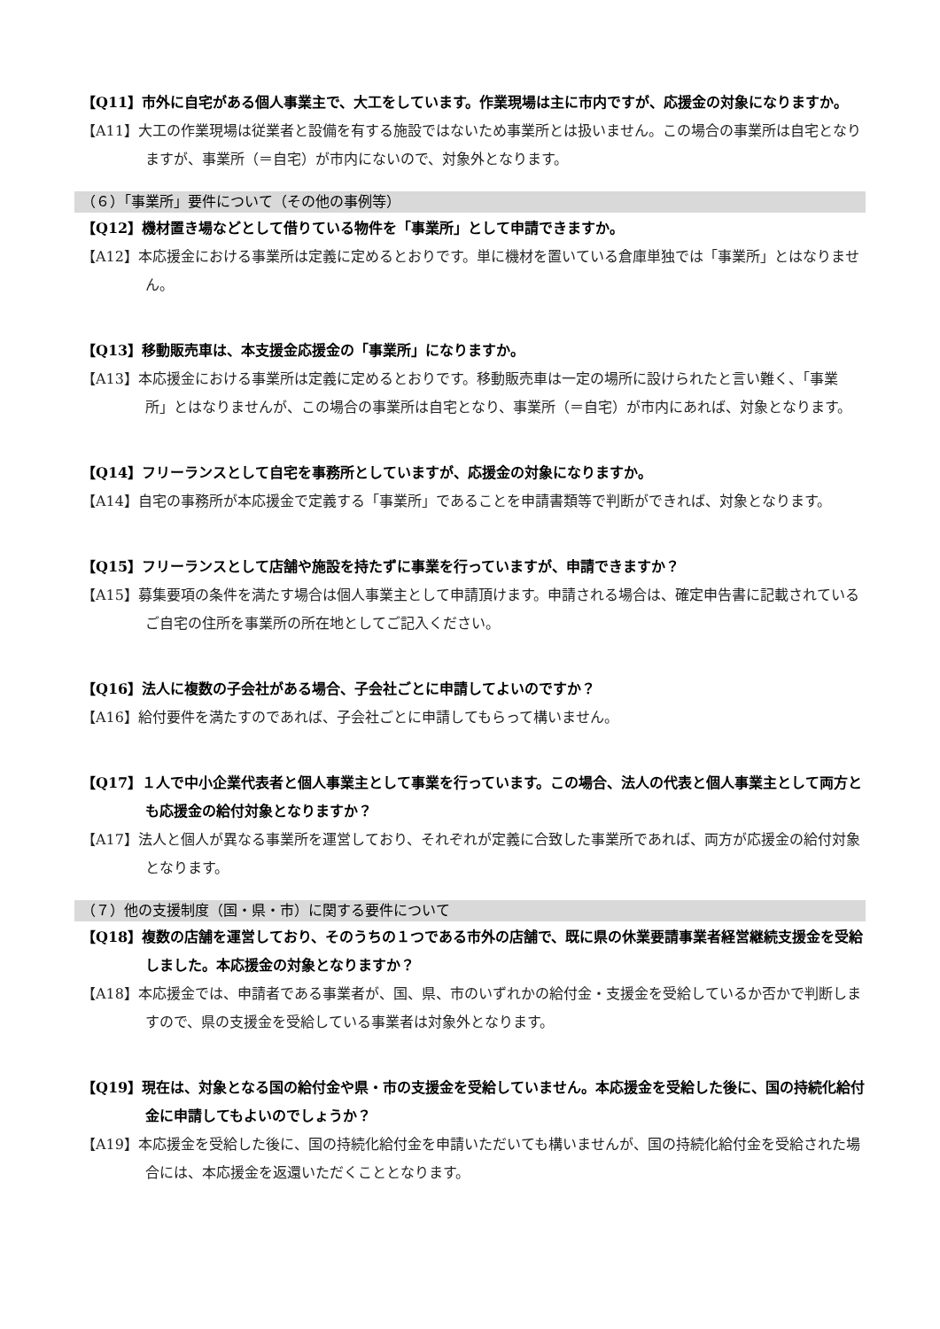【Q11】市外に自宅がある個人事業主で、大工をしています。作業現場は主に市内ですが、応援金の対象になりますか。
【A11】大工の作業現場は従業者と設備を有する施設ではないため事業所とは扱いません。この場合の事業所は自宅となりますが、事業所（＝自宅）が市内にないので、対象外となります。
（６）「事業所」要件について（その他の事例等）
【Q12】機材置き場などとして借りている物件を「事業所」として申請できますか。
【A12】本応援金における事業所は定義に定めるとおりです。単に機材を置いている倉庫単独では「事業所」とはなりません。
【Q13】移動販売車は、本支援金応援金の「事業所」になりますか。
【A13】本応援金における事業所は定義に定めるとおりです。移動販売車は一定の場所に設けられたと言い難く、「事業所」とはなりませんが、この場合の事業所は自宅となり、事業所（＝自宅）が市内にあれば、対象となります。
【Q14】フリーランスとして自宅を事務所としていますが、応援金の対象になりますか。
【A14】自宅の事務所が本応援金で定義する「事業所」であることを申請書類等で判断ができれば、対象となります。
【Q15】フリーランスとして店舗や施設を持たずに事業を行っていますが、申請できますか？
【A15】募集要項の条件を満たす場合は個人事業主として申請頂けます。申請される場合は、確定申告書に記載されているご自宅の住所を事業所の所在地としてご記入ください。
【Q16】法人に複数の子会社がある場合、子会社ごとに申請してよいのですか？
【A16】給付要件を満たすのであれば、子会社ごとに申請してもらって構いません。
【Q17】１人で中小企業代表者と個人事業主として事業を行っています。この場合、法人の代表と個人事業主として両方とも応援金の給付対象となりますか？
【A17】法人と個人が異なる事業所を運営しており、それぞれが定義に合致した事業所であれば、両方が応援金の給付対象となります。
（７）他の支援制度（国・県・市）に関する要件について
【Q18】複数の店舗を運営しており、そのうちの１つである市外の店舗で、既に県の休業要請事業者経営継続支援金を受給しました。本応援金の対象となりますか？
【A18】本応援金では、申請者である事業者が、国、県、市のいずれかの給付金・支援金を受給しているか否かで判断しますので、県の支援金を受給している事業者は対象外となります。
【Q19】現在は、対象となる国の給付金や県・市の支援金を受給していません。本応援金を受給した後に、国の持続化給付金に申請してもよいのでしょうか？
【A19】本応援金を受給した後に、国の持続化給付金を申請いただいても構いませんが、国の持続化給付金を受給された場合には、本応援金を返還いただくこととなります。